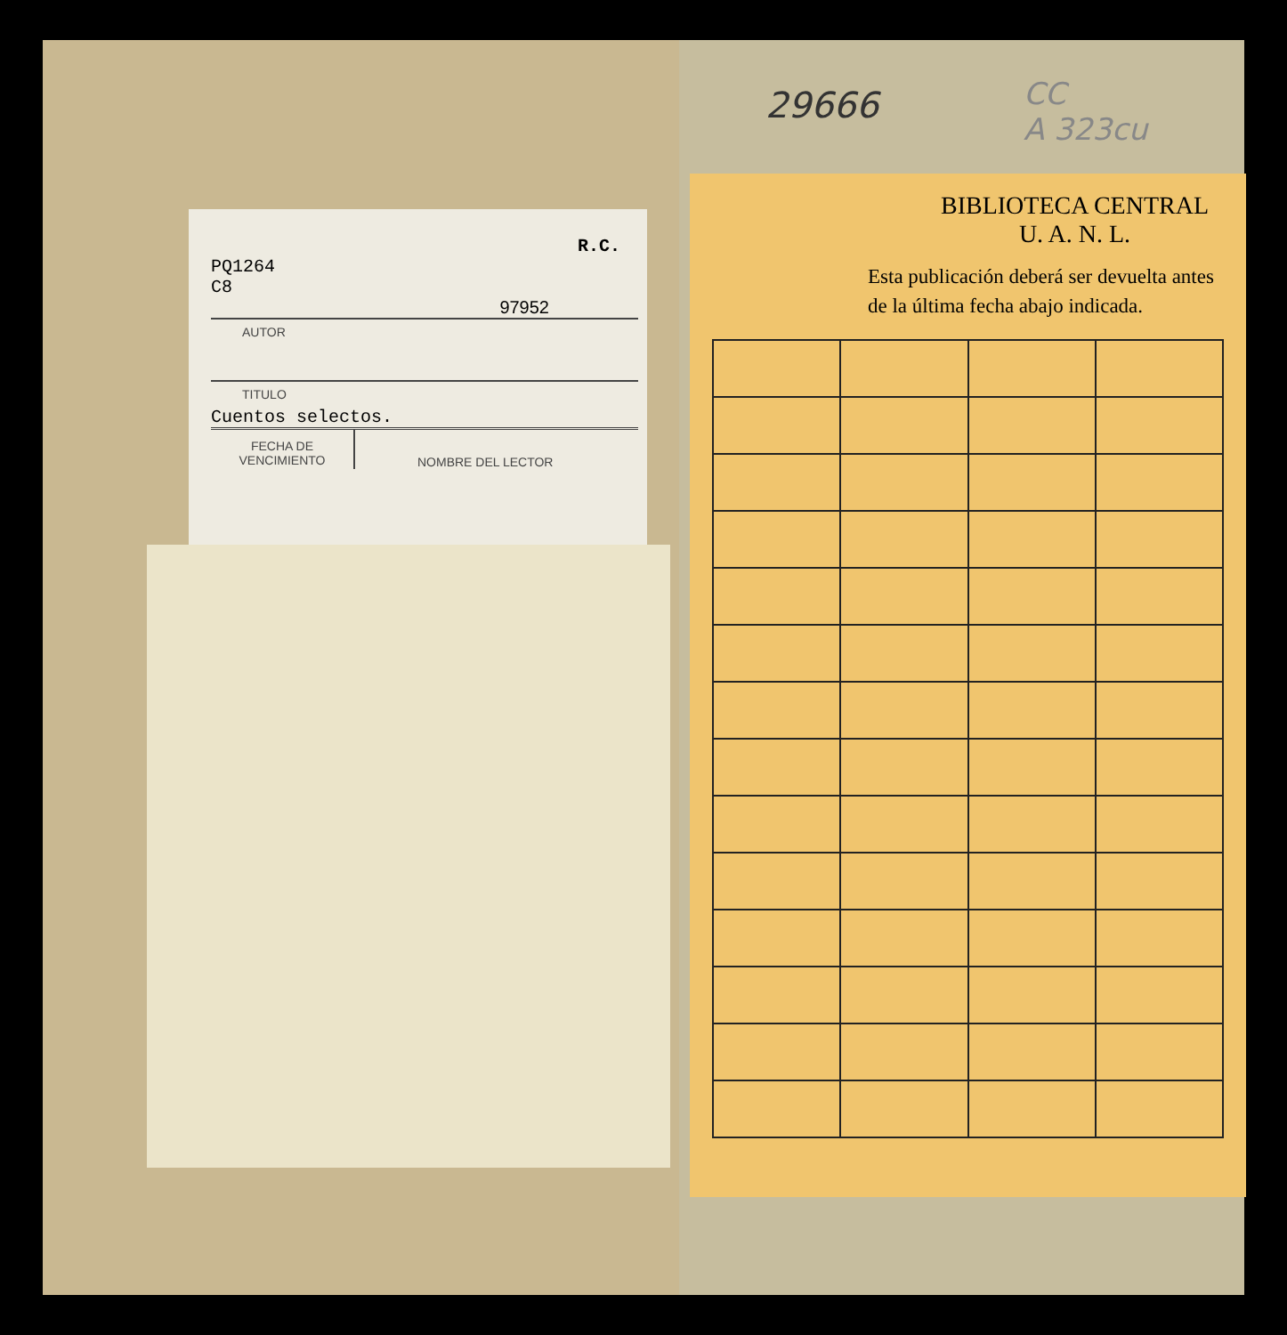29666
CC
A 323cu
R.C.
PQ1264
C8
97952
AUTOR
TITULO
Cuentos selectos.
FECHA DE
VENCIMIENTO
NOMBRE DEL LECTOR
BIBLIOTECA CENTRAL
U. A. N. L.
Esta publicación deberá ser devuelta antes de la última fecha abajo indicada.